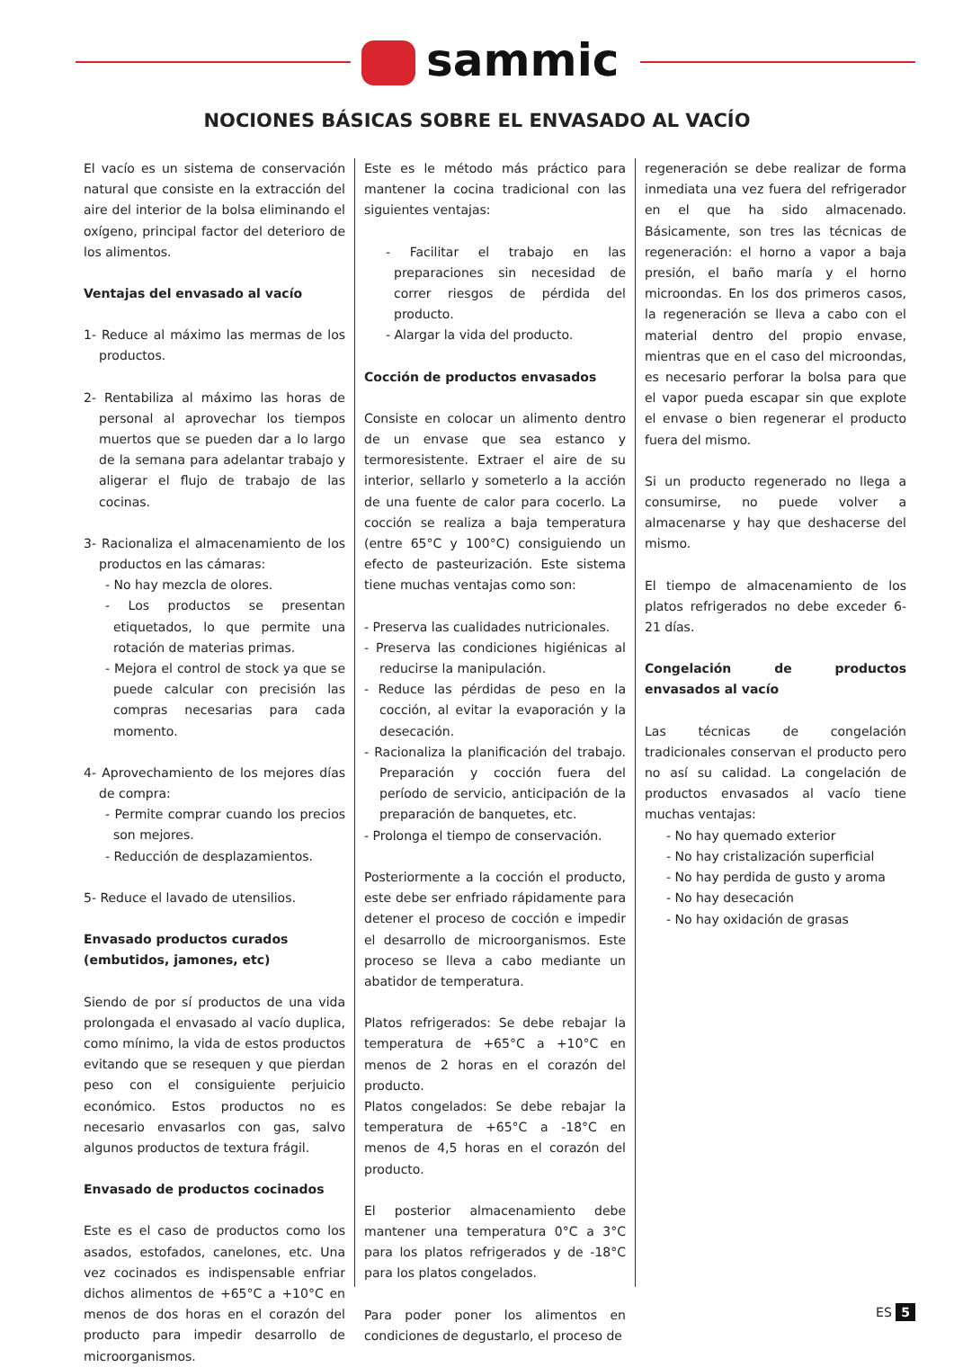sammic
NOCIONES BÁSICAS SOBRE EL ENVASADO AL VACÍO
El vacío es un sistema de conservación natural que consiste en la extracción del aire del interior de la bolsa eliminando el oxígeno, principal factor del deterioro de los alimentos.
Ventajas del envasado al vacío
1- Reduce al máximo las mermas de los productos.
2- Rentabiliza al máximo las horas de personal al aprovechar los tiempos muertos que se pueden dar a lo largo de la semana para adelantar trabajo y aligerar el flujo de trabajo de las cocinas.
3- Racionaliza el almacenamiento de los productos en las cámaras:
- No hay mezcla de olores.
- Los productos se presentan etiquetados, lo que permite una rotación de materias primas.
- Mejora el control de stock ya que se puede calcular con precisión las compras necesarias para cada momento.
4- Aprovechamiento de los mejores días de compra:
- Permite comprar cuando los precios son mejores.
- Reducción de desplazamientos.
5- Reduce el lavado de utensilios.
Envasado productos curados
(embutidos, jamones, etc)
Siendo de por sí productos de una vida prolongada el envasado al vacío duplica, como mínimo, la vida de estos productos evitando que se resequen y que pierdan peso con el consiguiente perjuicio económico. Estos productos no es necesario envasarlos con gas, salvo algunos productos de textura frágil.
Envasado de productos cocinados
Este es el caso de productos como los asados, estofados, canelones, etc. Una vez cocinados es indispensable enfriar dichos alimentos de +65°C a +10°C en menos de dos horas en el corazón del producto para impedir desarrollo de microorganismos.
Este es le método más práctico para mantener la cocina tradicional con las siguientes ventajas:
- Facilitar el trabajo en las preparaciones sin necesidad de correr riesgos de pérdida del producto.
- Alargar la vida del producto.
Cocción de productos envasados
Consiste en colocar un alimento dentro de un envase que sea estanco y termoresistente. Extraer el aire de su interior, sellarlo y someterlo a la acción de una fuente de calor para cocerlo. La cocción se realiza a baja temperatura (entre 65°C y 100°C) consiguiendo un efecto de pasteurización. Este sistema tiene muchas ventajas como son:
- Preserva las cualidades nutricionales.
- Preserva las condiciones higiénicas al reducirse la manipulación.
- Reduce las pérdidas de peso en la cocción, al evitar la evaporación y la desecación.
- Racionaliza la planificación del trabajo. Preparación y cocción fuera del período de servicio, anticipación de la preparación de banquetes, etc.
- Prolonga el tiempo de conservación.
Posteriormente a la cocción el producto, este debe ser enfriado rápidamente para detener el proceso de cocción e impedir el desarrollo de microorganismos. Este proceso se lleva a cabo mediante un abatidor de temperatura.
Platos refrigerados: Se debe rebajar la temperatura de +65°C a +10°C en menos de 2 horas en el corazón del producto.
Platos congelados: Se debe rebajar la temperatura de +65°C a -18°C en menos de 4,5 horas en el corazón del producto.
El posterior almacenamiento debe mantener una temperatura 0°C a 3°C para los platos refrigerados y de -18°C para los platos congelados.
Para poder poner los alimentos en condiciones de degustarlo, el proceso de
regeneración se debe realizar de forma inmediata una vez fuera del refrigerador en el que ha sido almacenado. Básicamente, son tres las técnicas de regeneración: el horno a vapor a baja presión, el baño maría y el horno microondas. En los dos primeros casos, la regeneración se lleva a cabo con el material dentro del propio envase, mientras que en el caso del microondas, es necesario perforar la bolsa para que el vapor pueda escapar sin que explote el envase o bien regenerar el producto fuera del mismo.
Si un producto regenerado no llega a consumirse, no puede volver a almacenarse y hay que deshacerse del mismo.
El tiempo de almacenamiento de los platos refrigerados no debe exceder 6- 21 días.
Congelación de productos envasados al vacío
Las técnicas de congelación tradicionales conservan el producto pero no así su calidad. La congelación de productos envasados al vacío tiene muchas ventajas:
- No hay quemado exterior
- No hay cristalización superficial
- No hay perdida de gusto y aroma
- No hay desecación
- No hay oxidación de grasas
ES 5